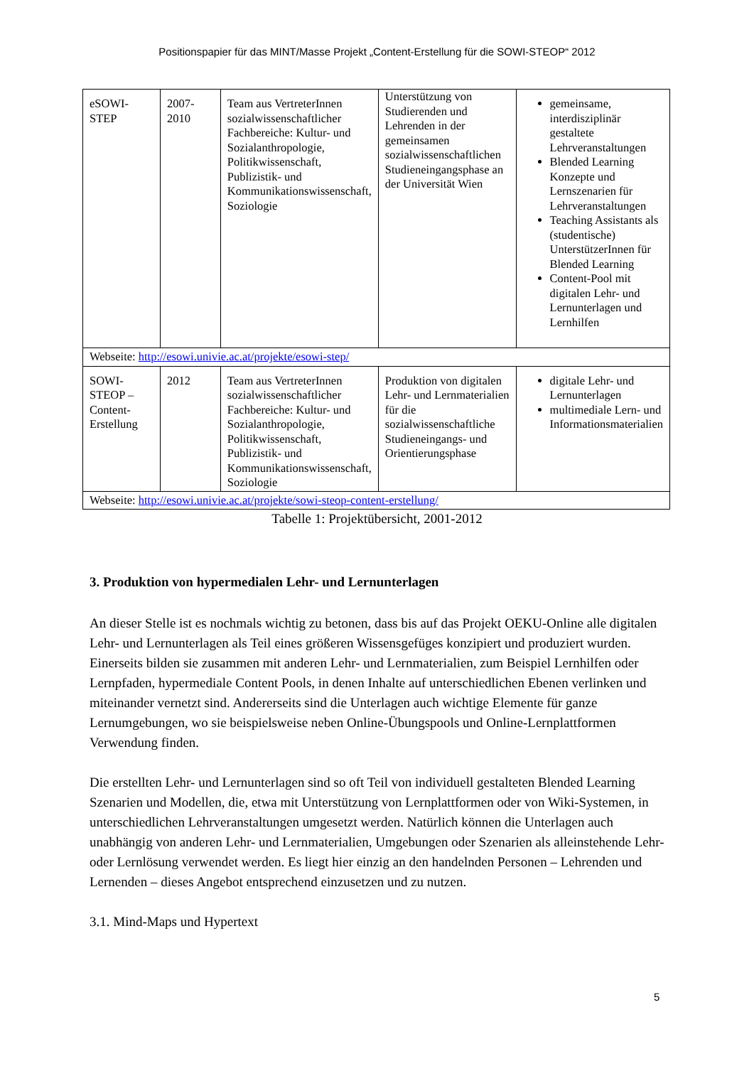Positionspapier für das MINT/Masse Projekt „Content-Erstellung für die SOWI-STEOP“ 2012
| eSOWI-STEP | 2007-2010 | Team aus VertreterInnen sozialwissenschaftlicher Fachbereiche: Kultur- und Sozialanthropologie, Politikwissenschaft, Publizistik- und Kommunikationswissenschaft, Soziologie | Unterstützung von Studierenden und Lehrenden in der gemeinsamen sozialwissenschaftlichen Studieneingangsphase an der Universität Wien | gemeinsame, interdisziplinär gestaltete Lehrveranstaltungen Blended Learning Konzepte und Lernszenarien für Lehrveranstaltungen Teaching Assistants als (studentische) UnterstützerInnen für Blended Learning Content-Pool mit digitalen Lehr- und Lernunterlagen und Lernhilfen |
| Webseite: http://esowi.univie.ac.at/projekte/esowi-step/ | | | | |
| SOWI-STEOP – Content-Erstellung | 2012 | Team aus VertreterInnen sozialwissenschaftlicher Fachbereiche: Kultur- und Sozialanthropologie, Politikwissenschaft, Publizistik- und Kommunikationswissenschaft, Soziologie | Produktion von digitalen Lehr- und Lernmaterialien für die sozialwissenschaftliche Studieneingangs- und Orientierungsphase | digitale Lehr- und Lernunterlagen multimediale Lern- und Informationsmaterialien |
| Webseite: http://esowi.univie.ac.at/projekte/sowi-steop-content-erstellung/ | | | | |
Tabelle 1: Projektübersicht, 2001-2012
3. Produktion von hypermedialen Lehr- und Lernunterlagen
An dieser Stelle ist es nochmals wichtig zu betonen, dass bis auf das Projekt OEKU-Online alle digitalen Lehr- und Lernunterlagen als Teil eines größeren Wissensgefüges konzipiert und produziert wurden. Einerseits bilden sie zusammen mit anderen Lehr- und Lernmaterialien, zum Beispiel Lernhilfen oder Lernpfaden, hypermediale Content Pools, in denen Inhalte auf unterschiedlichen Ebenen verlinken und miteinander vernetzt sind. Andererseits sind die Unterlagen auch wichtige Elemente für ganze Lernumgebungen, wo sie beispielsweise neben Online-Übungspools und Online-Lernplattformen Verwendung finden.
Die erstellten Lehr- und Lernunterlagen sind so oft Teil von individuell gestalteten Blended Learning Szenarien und Modellen, die, etwa mit Unterstützung von Lernplattformen oder von Wiki-Systemen, in unterschiedlichen Lehrveranstaltungen umgesetzt werden. Natürlich können die Unterlagen auch unabhängig von anderen Lehr- und Lernmaterialien, Umgebungen oder Szenarien als alleinstehende Lehr- oder Lernlösung verwendet werden. Es liegt hier einzig an den handelnden Personen – Lehrenden und Lernenden – dieses Angebot entsprechend einzusetzen und zu nutzen.
3.1. Mind-Maps und Hypertext
5